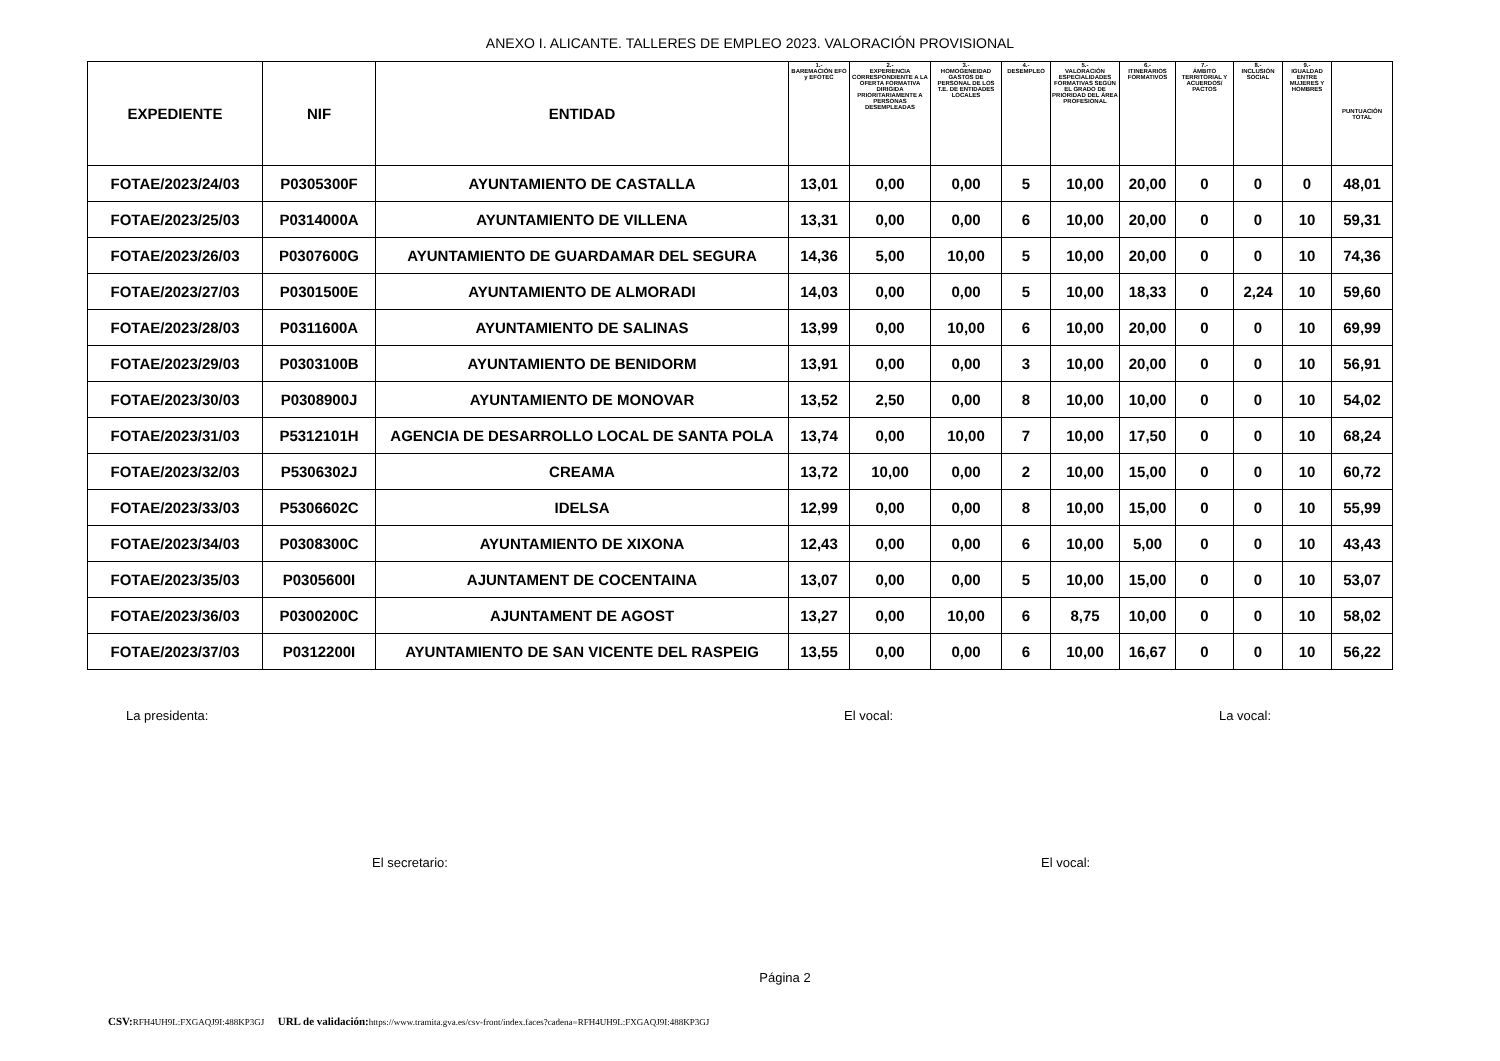ANEXO I. ALICANTE. TALLERES DE EMPLEO 2023. VALORACIÓN PROVISIONAL
| EXPEDIENTE | NIF | ENTIDAD | 1.- BAREMACIÓN EFO y EFOTEC | 2.- EXPERIENCIA CORRESPONDIENTE A LA OFERTA FORMATIVA DIRIGIDA PRIORITARIAMENTE A PERSONAS DESEMPLEADAS | 3.- HOMOGENEIDAD GASTOS DE PERSONAL DE LOS T.E. DE ENTIDADES LOCALES | 4.- DESEMPLEO | 5.- VALORACIÓN ESPECIALIDADES FORMATIVAS SEGÚN EL GRADO DE PRIORIDAD DEL ÁREA PROFESIONAL | 6.- ITINERARIOS FORMATIVOS | 7.- ÁMBITO TERRITORIAL Y ACUERDOS/ PACTOS | 8.- INCLUSIÓN SOCIAL | 9.- IGUALDAD ENTRE MUJERES Y HOMBRES | PUNTUACIÓN TOTAL |
| --- | --- | --- | --- | --- | --- | --- | --- | --- | --- | --- | --- | --- |
| FOTAE/2023/24/03 | P0305300F | AYUNTAMIENTO DE CASTALLA | 13,01 | 0,00 | 0,00 | 5 | 10,00 | 20,00 | 0 | 0 | 0 | 48,01 |
| FOTAE/2023/25/03 | P0314000A | AYUNTAMIENTO DE VILLENA | 13,31 | 0,00 | 0,00 | 6 | 10,00 | 20,00 | 0 | 0 | 10 | 59,31 |
| FOTAE/2023/26/03 | P0307600G | AYUNTAMIENTO DE GUARDAMAR DEL SEGURA | 14,36 | 5,00 | 10,00 | 5 | 10,00 | 20,00 | 0 | 0 | 10 | 74,36 |
| FOTAE/2023/27/03 | P0301500E | AYUNTAMIENTO DE ALMORADI | 14,03 | 0,00 | 0,00 | 5 | 10,00 | 18,33 | 0 | 2,24 | 10 | 59,60 |
| FOTAE/2023/28/03 | P0311600A | AYUNTAMIENTO DE SALINAS | 13,99 | 0,00 | 10,00 | 6 | 10,00 | 20,00 | 0 | 0 | 10 | 69,99 |
| FOTAE/2023/29/03 | P0303100B | AYUNTAMIENTO DE BENIDORM | 13,91 | 0,00 | 0,00 | 3 | 10,00 | 20,00 | 0 | 0 | 10 | 56,91 |
| FOTAE/2023/30/03 | P0308900J | AYUNTAMIENTO DE MONOVAR | 13,52 | 2,50 | 0,00 | 8 | 10,00 | 10,00 | 0 | 0 | 10 | 54,02 |
| FOTAE/2023/31/03 | P5312101H | AGENCIA DE DESARROLLO LOCAL DE SANTA POLA | 13,74 | 0,00 | 10,00 | 7 | 10,00 | 17,50 | 0 | 0 | 10 | 68,24 |
| FOTAE/2023/32/03 | P5306302J | CREAMA | 13,72 | 10,00 | 0,00 | 2 | 10,00 | 15,00 | 0 | 0 | 10 | 60,72 |
| FOTAE/2023/33/03 | P5306602C | IDELSA | 12,99 | 0,00 | 0,00 | 8 | 10,00 | 15,00 | 0 | 0 | 10 | 55,99 |
| FOTAE/2023/34/03 | P0308300C | AYUNTAMIENTO DE XIXONA | 12,43 | 0,00 | 0,00 | 6 | 10,00 | 5,00 | 0 | 0 | 10 | 43,43 |
| FOTAE/2023/35/03 | P0305600I | AJUNTAMENT DE COCENTAINA | 13,07 | 0,00 | 0,00 | 5 | 10,00 | 15,00 | 0 | 0 | 10 | 53,07 |
| FOTAE/2023/36/03 | P0300200C | AJUNTAMENT DE AGOST | 13,27 | 0,00 | 10,00 | 6 | 8,75 | 10,00 | 0 | 0 | 10 | 58,02 |
| FOTAE/2023/37/03 | P0312200I | AYUNTAMIENTO DE SAN VICENTE DEL RASPEIG | 13,55 | 0,00 | 0,00 | 6 | 10,00 | 16,67 | 0 | 0 | 10 | 56,22 |
La presidenta: El vocal: La vocal:
El secretario: El vocal:
Página 2
CSV: RFH4UH9L:FXGAQJ9I:488KP3GJ URL de validación: https://www.tramita.gva.es/csv-front/index.faces?cadena=RFH4UH9L:FXGAQJ9I:488KP3GJ